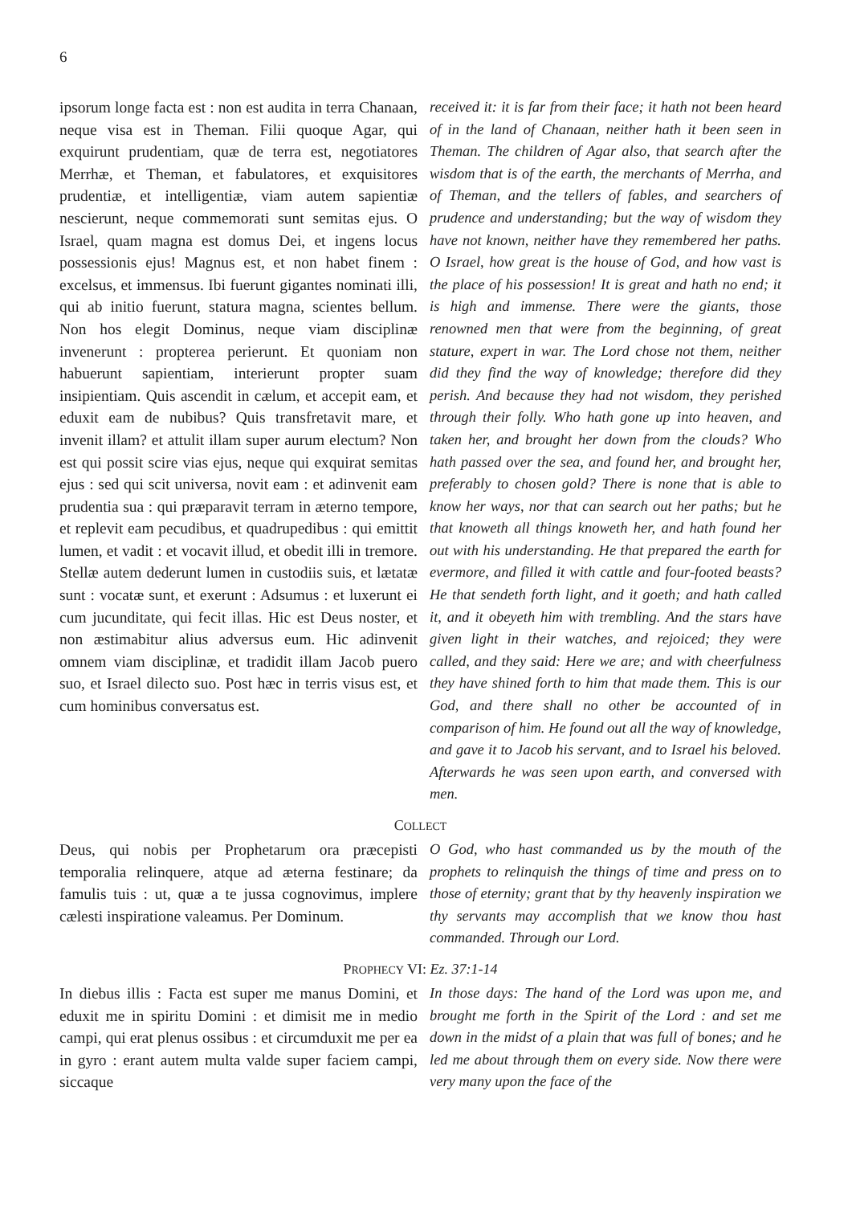6
ipsorum longe facta est : non est audita in terra Chanaan, neque visa est in Theman. Filii quoque Agar, qui exquirunt prudentiam, quæ de terra est, negotiatores Merrhæ, et Theman, et fabulatores, et exquisitores prudentiæ, et intelligentiæ, viam autem sapientiæ nescierunt, neque commemorati sunt semitas ejus. O Israel, quam magna est domus Dei, et ingens locus possessionis ejus! Magnus est, et non habet finem : excelsus, et immensus. Ibi fuerunt gigantes nominati illi, qui ab initio fuerunt, statura magna, scientes bellum. Non hos elegit Dominus, neque viam disciplinæ invenerunt : propterea perierunt. Et quoniam non habuerunt sapientiam, interierunt propter suam insipientiam. Quis ascendit in cælum, et accepit eam, et eduxit eam de nubibus? Quis transfretavit mare, et invenit illam? et attulit illam super aurum electum? Non est qui possit scire vias ejus, neque qui exquirat semitas ejus : sed qui scit universa, novit eam : et adinvenit eam prudentia sua : qui præparavit terram in æterno tempore, et replevit eam pecudibus, et quadrupedibus : qui emittit lumen, et vadit : et vocavit illud, et obedit illi in tremore. Stellæ autem dederunt lumen in custodiis suis, et lætatæ sunt : vocatæ sunt, et exerunt : Adsumus : et luxerunt ei cum jucunditate, qui fecit illas. Hic est Deus noster, et non æstimabitur alius adversus eum. Hic adinvenit omnem viam disciplinæ, et tradidit illam Jacob puero suo, et Israel dilecto suo. Post hæc in terris visus est, et cum hominibus conversatus est.
received it: it is far from their face; it hath not been heard of in the land of Chanaan, neither hath it been seen in Theman. The children of Agar also, that search after the wisdom that is of the earth, the merchants of Merrha, and of Theman, and the tellers of fables, and searchers of prudence and understanding; but the way of wisdom they have not known, neither have they remembered her paths. O Israel, how great is the house of God, and how vast is the place of his possession! It is great and hath no end; it is high and immense. There were the giants, those renowned men that were from the beginning, of great stature, expert in war. The Lord chose not them, neither did they find the way of knowledge; therefore did they perish. And because they had not wisdom, they perished through their folly. Who hath gone up into heaven, and taken her, and brought her down from the clouds? Who hath passed over the sea, and found her, and brought her, preferably to chosen gold? There is none that is able to know her ways, nor that can search out her paths; but he that knoweth all things knoweth her, and hath found her out with his understanding. He that prepared the earth for evermore, and filled it with cattle and four-footed beasts? He that sendeth forth light, and it goeth; and hath called it, and it obeyeth him with trembling. And the stars have given light in their watches, and rejoiced; they were called, and they said: Here we are; and with cheerfulness they have shined forth to him that made them. This is our God, and there shall no other be accounted of in comparison of him. He found out all the way of knowledge, and gave it to Jacob his servant, and to Israel his beloved. Afterwards he was seen upon earth, and conversed with men.
COLLECT
Deus, qui nobis per Prophetarum ora præcepisti temporalia relinquere, atque ad æterna festinare; da famulis tuis : ut, quæ a te jussa cognovimus, implere cælesti inspiratione valeamus. Per Dominum.
O God, who hast commanded us by the mouth of the prophets to relinquish the things of time and press on to those of eternity; grant that by thy heavenly inspiration we thy servants may accomplish that we know thou hast commanded. Through our Lord.
PROPHECY VI: Ez. 37:1-14
In diebus illis : Facta est super me manus Domini, et eduxit me in spiritu Domini : et dimisit me in medio campi, qui erat plenus ossibus : et circumduxit me per ea in gyro : erant autem multa valde super faciem campi, siccaque
In those days: The hand of the Lord was upon me, and brought me forth in the Spirit of the Lord : and set me down in the midst of a plain that was full of bones; and he led me about through them on every side. Now there were very many upon the face of the